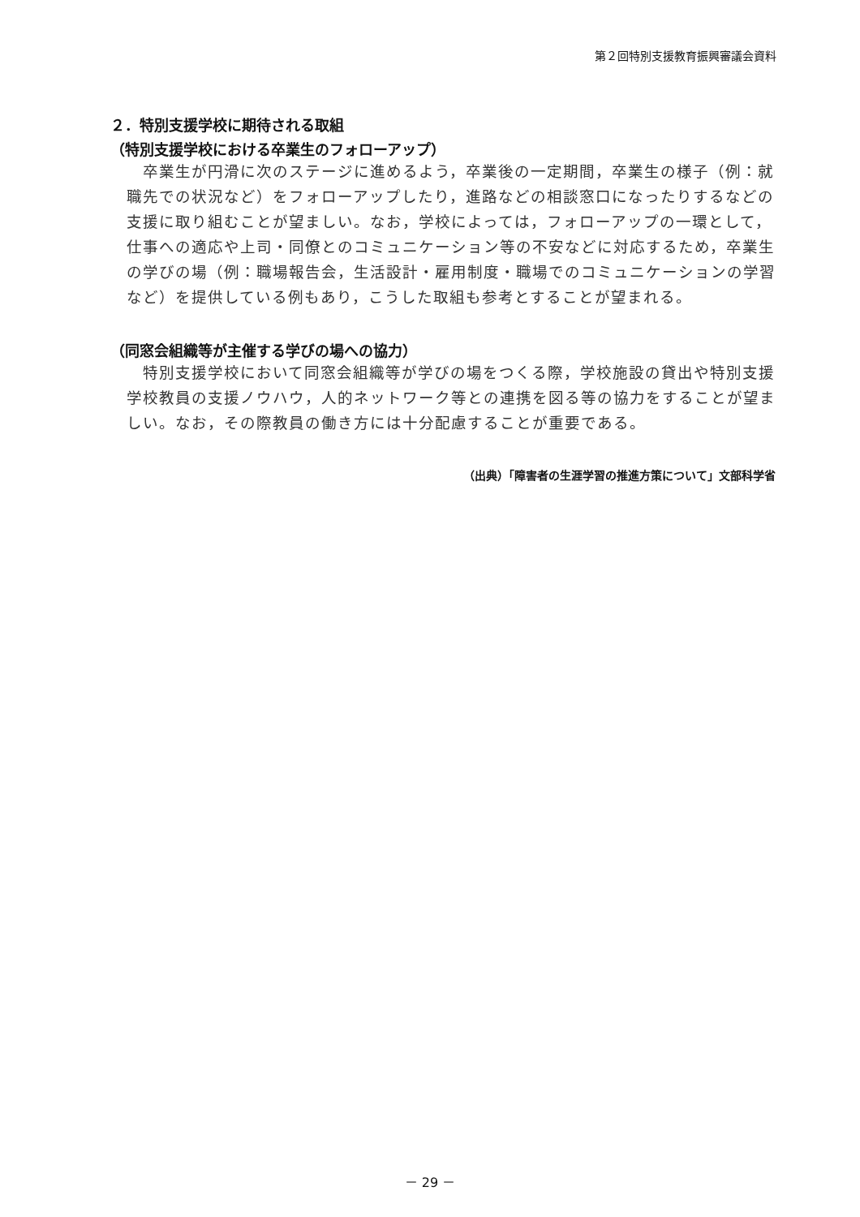第２回特別支援教育振興審議会資料
２．特別支援学校に期待される取組
（特別支援学校における卒業生のフォローアップ）
卒業生が円滑に次のステージに進めるよう，卒業後の一定期間，卒業生の様子（例：就職先での状況など）をフォローアップしたり，進路などの相談窓口になったりするなどの支援に取り組むことが望ましい。なお，学校によっては，フォローアップの一環として，仕事への適応や上司・同僚とのコミュニケーション等の不安などに対応するため，卒業生の学びの場（例：職場報告会，生活設計・雇用制度・職場でのコミュニケーションの学習など）を提供している例もあり，こうした取組も参考とすることが望まれる。
（同窓会組織等が主催する学びの場への協力）
特別支援学校において同窓会組織等が学びの場をつくる際，学校施設の貸出や特別支援学校教員の支援ノウハウ，人的ネットワーク等との連携を図る等の協力をすることが望ましい。なお，その際教員の働き方には十分配慮することが重要である。
（出典）「障害者の生涯学習の推進方策について」文部科学省
－ 29 －